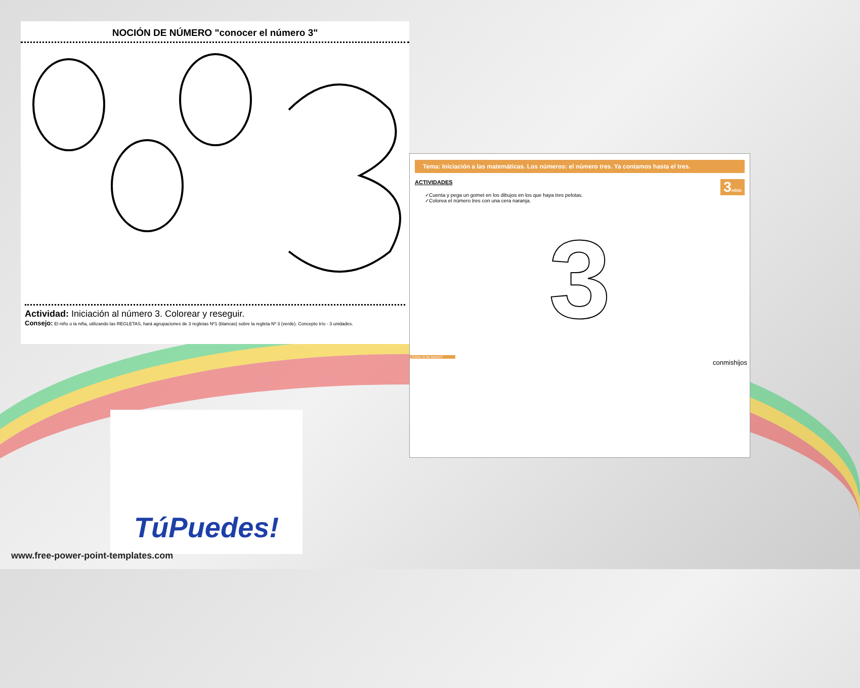NOCIÓN DE NÚMERO "conocer el número 3"
Actividad: Iniciación al número 3. Colorear y reseguir.
Consejo: El niño o la niña, utilizando las REGLETAS, hará agrupaciones de 3 regletas Nº1 (blancas) sobre la regleta Nº 3 (verde). Concepto trío - 3 unidades.
Tema: Iniciación a las matemáticas. Los números: el número tres. Ya contamos hasta el tres.
ACTIVIDADES 3AÑOS
✓Cuenta y pega un gomet en los dibujos en los que haya tres pelotas.
✓Colorea el número tres con una cera naranja.
3
¿Cómo lo he hecho?
conmishijos
TúPuedes!
www.free-power-point-templates.com